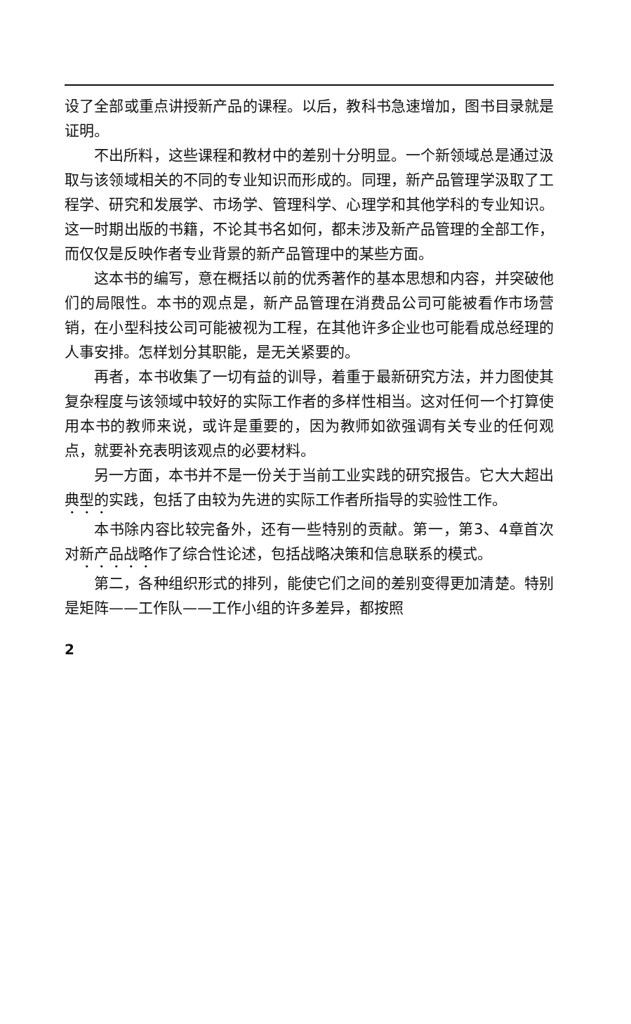设了全部或重点讲授新产品的课程。以后，教科书急速增加，图书目录就是证明。
不出所料，这些课程和教材中的差别十分明显。一个新领域总是通过汲取与该领域相关的不同的专业知识而形成的。同理，新产品管理学汲取了工程学、研究和发展学、市场学、管理科学、心理学和其他学科的专业知识。这一时期出版的书籍，不论其书名如何，都未涉及新产品管理的全部工作，而仅仅是反映作者专业背景的新产品管理中的某些方面。
这本书的编写，意在概括以前的优秀著作的基本思想和内容，并突破他们的局限性。本书的观点是，新产品管理在消费品公司可能被看作市场营销，在小型科技公司可能被视为工程，在其他许多企业也可能看成总经理的人事安排。怎样划分其职能，是无关紧要的。
再者，本书收集了一切有益的训导，着重于最新研究方法，并力图使其复杂程度与该领域中较好的实际工作者的多样性相当。这对任何一个打算使用本书的教师来说，或许是重要的，因为教师如欲强调有关专业的任何观点，就要补充表明该观点的必要材料。
另一方面，本书并不是一份关于当前工业实践的研究报告。它大大超出典型的实践，包括了由较为先进的实际工作者所指导的实验性工作。
本书除内容比较完备外，还有一些特别的贡献。第一，第3、4章首次对新产品战略作了综合性论述，包括战略决策和信息联系的模式。
第二，各种组织形式的排列，能使它们之间的差别变得更加清楚。特别是矩阵——工作队——工作小组的许多差异，都按照
2